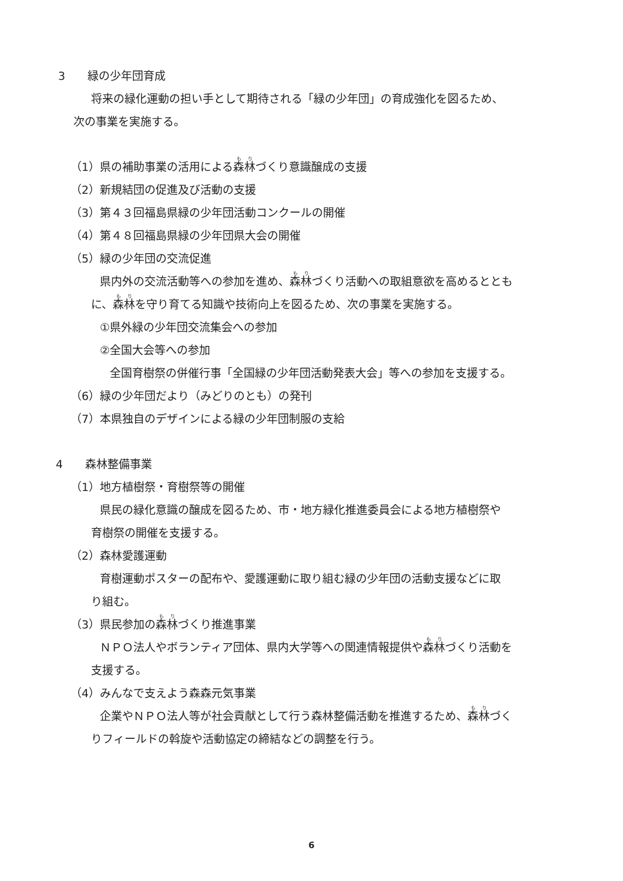3　　緑の少年団育成
将来の緑化運動の担い手として期待される「緑の少年団」の育成強化を図るため、
次の事業を実施する。
（1）県の補助事業の活用による森林づくり意識醸成の支援
（2）新規結団の促進及び活動の支援
（3）第４３回福島県緑の少年団活動コンクールの開催
（4）第４８回福島県緑の少年団県大会の開催
（5）緑の少年団の交流促進
県内外の交流活動等への参加を進め、森林づくり活動への取組意欲を高めるととも
に、森林を守り育てる知識や技術向上を図るため、次の事業を実施する。
①県外緑の少年団交流集会への参加
②全国大会等への参加
全国育樹祭の併催行事「全国緑の少年団活動発表大会」等への参加を支援する。
（6）緑の少年団だより（みどりのとも）の発刊
（7）本県独自のデザインによる緑の少年団制服の支給
4　　森林整備事業
（1）地方植樹祭・育樹祭等の開催
県民の緑化意識の醸成を図るため、市・地方緑化推進委員会による地方植樹祭や
育樹祭の開催を支援する。
（2）森林愛護運動
育樹運動ポスターの配布や、愛護運動に取り組む緑の少年団の活動支援などに取
り組む。
（3）県民参加の森林づくり推進事業
ＮＰＯ法人やボランティア団体、県内大学等への関連情報提供や森林づくり活動を
支援する。
（4）みんなで支えよう森森元気事業
企業やＮＰＯ法人等が社会貢献として行う森林整備活動を推進するため、森林づく
りフィールドの斡旋や活動協定の締結などの調整を行う。
6